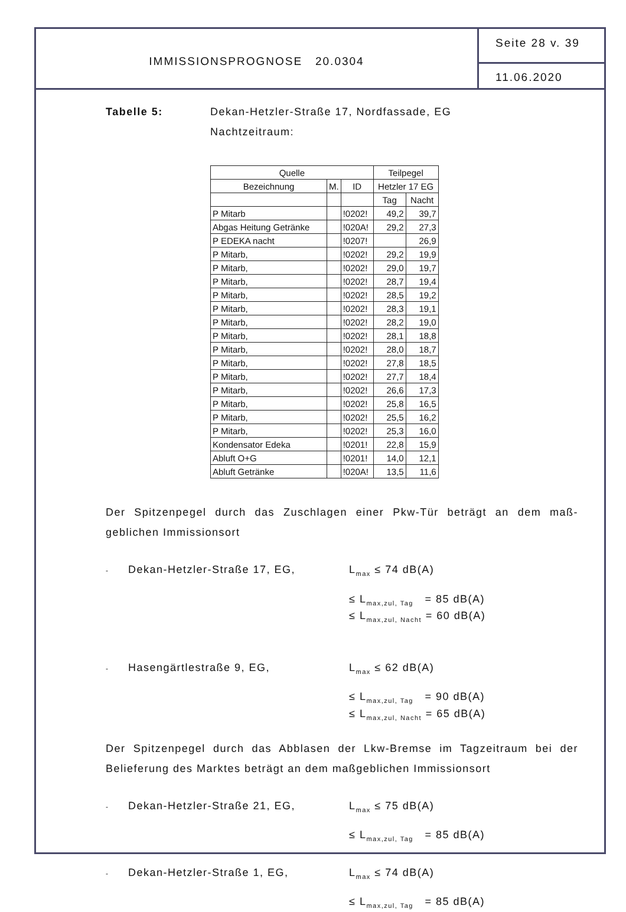IMMISSIONSPROGNOSE 20.0304
Seite 28 v. 39
11.06.2020
Tabelle 5: Dekan-Hetzler-Straße 17, Nordfassade, EG
Nachtzeitraum:
| Quelle | | | Teilpegel | |
| --- | --- | --- | --- | --- |
| Bezeichnung | M. | ID | Hetzler 17 EG | |
| | | | Tag | Nacht |
| P Mitarb | | !0202! | 49,2 | 39,7 |
| Abgas Heitung Getränke | | !020A! | 29,2 | 27,3 |
| P EDEKA nacht | | !0207! | | 26,9 |
| P Mitarb, | | !0202! | 29,2 | 19,9 |
| P Mitarb, | | !0202! | 29,0 | 19,7 |
| P Mitarb, | | !0202! | 28,7 | 19,4 |
| P Mitarb, | | !0202! | 28,5 | 19,2 |
| P Mitarb, | | !0202! | 28,3 | 19,1 |
| P Mitarb, | | !0202! | 28,2 | 19,0 |
| P Mitarb, | | !0202! | 28,1 | 18,8 |
| P Mitarb, | | !0202! | 28,0 | 18,7 |
| P Mitarb, | | !0202! | 27,8 | 18,5 |
| P Mitarb, | | !0202! | 27,7 | 18,4 |
| P Mitarb, | | !0202! | 26,6 | 17,3 |
| P Mitarb, | | !0202! | 25,8 | 16,5 |
| P Mitarb, | | !0202! | 25,5 | 16,2 |
| P Mitarb, | | !0202! | 25,3 | 16,0 |
| Kondensator Edeka | | !0201! | 22,8 | 15,9 |
| Abluft O+G | | !0201! | 14,0 | 12,1 |
| Abluft Getränke | | !020A! | 13,5 | 11,6 |
Der Spitzenpegel durch das Zuschlagen einer Pkw-Tür beträgt an dem maß-geblichen Immissionsort
- Dekan-Hetzler-Straße 17, EG, L<sub>max</sub> ≤ 74 dB(A)
≤ L<sub>max,zul, Tag</sub> = 85 dB(A)
≤ L<sub>max,zul, Nacht</sub> = 60 dB(A)
- Hasengärtlestraße 9, EG, L<sub>max</sub> ≤ 62 dB(A)
≤ L<sub>max,zul, Tag</sub> = 90 dB(A)
≤ L<sub>max,zul, Nacht</sub> = 65 dB(A)
Der Spitzenpegel durch das Abblasen der Lkw-Bremse im Tagzeitraum bei der Belieferung des Marktes beträgt an dem maßgeblichen Immissionsort
- Dekan-Hetzler-Straße 21, EG, L<sub>max</sub> ≤ 75 dB(A)
≤ L<sub>max,zul, Tag</sub> = 85 dB(A)
- Dekan-Hetzler-Straße 1, EG, L<sub>max</sub> ≤ 74 dB(A)
≤ L<sub>max,zul, Tag</sub> = 85 dB(A)